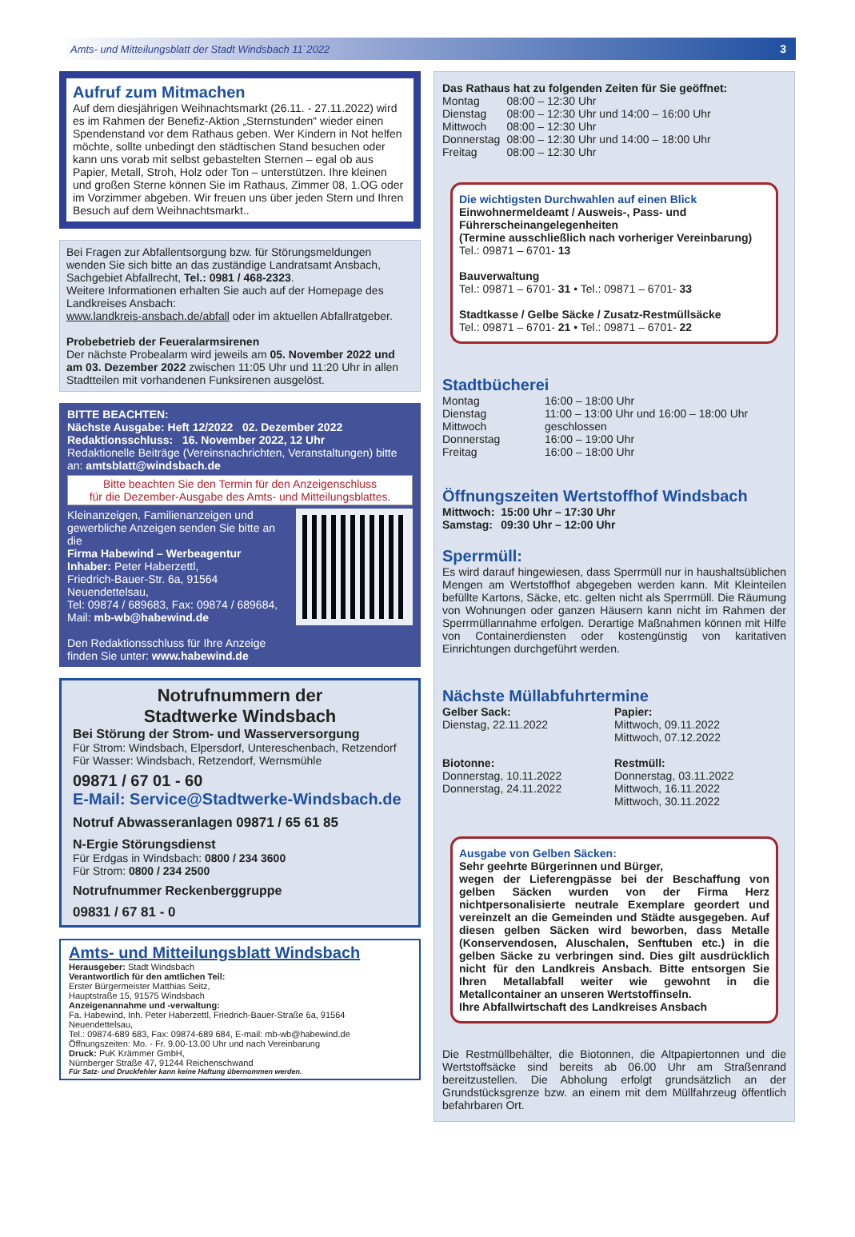Amts- und Mitteilungsblatt der Stadt Windsbach 11`2022 3
Aufruf zum Mitmachen
Auf dem diesjährigen Weihnachtsmarkt (26.11. - 27.11.2022) wird es im Rahmen der Benefiz-Aktion „Sternstunden“ wieder einen Spendenstand vor dem Rathaus geben. Wer Kindern in Not helfen möchte, sollte unbedingt den städtischen Stand besuchen oder kann uns vorab mit selbst gebastelten Sternen – egal ob aus Papier, Metall, Stroh, Holz oder Ton – unterstützen. Ihre kleinen und großen Sterne können Sie im Rathaus, Zimmer 08, 1.OG oder im Vorzimmer abgeben. Wir freuen uns über jeden Stern und Ihren Besuch auf dem Weihnachtsmarkt..
Bei Fragen zur Abfallentsorgung bzw. für Störungsmeldungen wenden Sie sich bitte an das zuständige Landratsamt Ansbach, Sachgebiet Abfallrecht, Tel.: 0981 / 468-2323.
Weitere Informationen erhalten Sie auch auf der Homepage des Landkreises Ansbach:
www.landkreis-ansbach.de/abfall oder im aktuellen Abfallratgeber.
Probebetrieb der Feueralarmsirenen
Der nächste Probealarm wird jeweils am 05. November 2022 und am 03. Dezember 2022 zwischen 11:05 Uhr und 11:20 Uhr in allen Stadtteilen mit vorhandenen Funksirenen ausgelöst.
BITTE BEACHTEN:
Nächste Ausgabe: Heft 12/2022 02. Dezember 2022
Redaktionsschluss: 16. November 2022, 12 Uhr
Redaktionelle Beiträge (Vereinsnachrichten, Veranstaltungen) bitte an: amtsblatt@windsbach.de
Bitte beachten Sie den Termin für den Anzeigenschluss
für die Dezember-Ausgabe des Amts- und Mitteilungsblattes.
Kleinanzeigen, Familienanzeigen und gewerbliche Anzeigen senden Sie bitte an die
Firma Habewind – Werbeagentur
Inhaber: Peter Haberzettl,
Friedrich-Bauer-Str. 6a, 91564 Neuendettelsau,
Tel: 09874 / 689683, Fax: 09874 / 689684,
Mail: mb-wb@habewind.de
Den Redaktionsschluss für Ihre Anzeige finden Sie unter: www.habewind.de
Notrufnummern der
Stadtwerke Windsbach
Bei Störung der Strom- und Wasserversorgung
Für Strom: Windsbach, Elpersdorf, Untereschenbach, Retzendorf
Für Wasser: Windsbach, Retzendorf, Wernsmühle
09871 / 67 01 - 60
E-Mail: Service@Stadtwerke-Windsbach.de
Notruf Abwasseranlagen 09871 / 65 61 85
N-Ergie Störungsdienst
Für Erdgas in Windsbach: 0800 / 234 3600
Für Strom: 0800 / 234 2500
Notrufnummer Reckenberggruppe
09831 / 67 81 - 0
Amts- und Mitteilungsblatt Windsbach
Herausgeber: Stadt Windsbach
Verantwortlich für den amtlichen Teil:
Erster Bürgermeister Matthias Seitz,
Hauptstraße 15, 91575 Windsbach
Anzeigenannahme und -verwaltung:
Fa. Habewind, Inh. Peter Haberzettl, Friedrich-Bauer-Straße 6a, 91564 Neuendettelsau,
Tel.: 09874-689 683, Fax: 09874-689 684, E-mail: mb-wb@habewind.de
Öffnungszeiten: Mo. - Fr. 9.00-13.00 Uhr und nach Vereinbarung
Druck: PuK Krämmer GmbH,
Nürnberger Straße 47, 91244 Reichenschwand
Für Satz- und Druckfehler kann keine Haftung übernommen werden.
Das Rathaus hat zu folgenden Zeiten für Sie geöffnet:
| Montag | 08:00 – 12:30 Uhr |
| Dienstag | 08:00 – 12:30 Uhr und 14:00 – 16:00 Uhr |
| Mittwoch | 08:00 – 12:30 Uhr |
| Donnerstag | 08:00 – 12:30 Uhr und 14:00 – 18:00 Uhr |
| Freitag | 08:00 – 12:30 Uhr |
Die wichtigsten Durchwahlen auf einen Blick
Einwohnermeldeamt / Ausweis-, Pass- und Führerscheinangelegenheiten
(Termine ausschließlich nach vorheriger Vereinbarung)
Tel.: 09871 – 6701- 13
Bauverwaltung
Tel.: 09871 – 6701- 31 • Tel.: 09871 – 6701- 33
Stadtkasse / Gelbe Säcke / Zusatz-Restmüllsäcke
Tel.: 09871 – 6701- 21 • Tel.: 09871 – 6701- 22
Stadtbücherei
| Montag | 16:00 – 18:00 Uhr |
| Dienstag | 11:00 – 13:00 Uhr und 16:00 – 18:00 Uhr |
| Mittwoch | geschlossen |
| Donnerstag | 16:00 – 19:00 Uhr |
| Freitag | 16:00 – 18:00 Uhr |
Öffnungszeiten Wertstoffhof Windsbach
| Mittwoch: | 15:00 Uhr – 17:30 Uhr |
| Samstag: | 09:30 Uhr – 12:00 Uhr |
Sperrmüll:
Es wird darauf hingewiesen, dass Sperrmüll nur in haushaltsüblichen Mengen am Wertstoffhof abgegeben werden kann. Mit Kleinteilen befüllte Kartons, Säcke, etc. gelten nicht als Sperrmüll. Die Räumung von Wohnungen oder ganzen Häusern kann nicht im Rahmen der Sperrmüllannahme erfolgen. Derartige Maßnahmen können mit Hilfe von Containerdiensten oder kostengünstig von karitativen Einrichtungen durchgeführt werden.
Nächste Müllabfuhrtermine
| Gelber Sack: Dienstag, 22.11.2022 Biotonne: Donnerstag, 10.11.2022 Donnerstag, 24.11.2022 | Papier: Mittwoch, 09.11.2022 Mittwoch, 07.12.2022 Restmüll: Donnerstag, 03.11.2022 Mittwoch, 16.11.2022 Mittwoch, 30.11.2022 |
Ausgabe von Gelben Säcken:
Sehr geehrte Bürgerinnen und Bürger,
wegen der Lieferengpässe bei der Beschaffung von gelben Säcken wurden von der Firma Herz nichtpersonalisierte neutrale Exemplare geordert und vereinzelt an die Gemeinden und Städte ausgegeben. Auf diesen gelben Säcken wird beworben, dass Metalle (Konservendosen, Aluschalen, Senftuben etc.) in die gelben Säcke zu verbringen sind. Dies gilt ausdrücklich nicht für den Landkreis Ansbach. Bitte entsorgen Sie Ihren Metallabfall weiter wie gewohnt in die Metallcontainer an unseren Wertstoffinseln.
Ihre Abfallwirtschaft des Landkreises Ansbach
Die Restmüllbehälter, die Biotonnen, die Altpapiertonnen und die Wertstoffsäcke sind bereits ab 06.00 Uhr am Straßenrand bereitzustellen. Die Abholung erfolgt grundsätzlich an der Grundstücksgrenze bzw. an einem mit dem Müllfahrzeug öffentlich befahrbaren Ort.